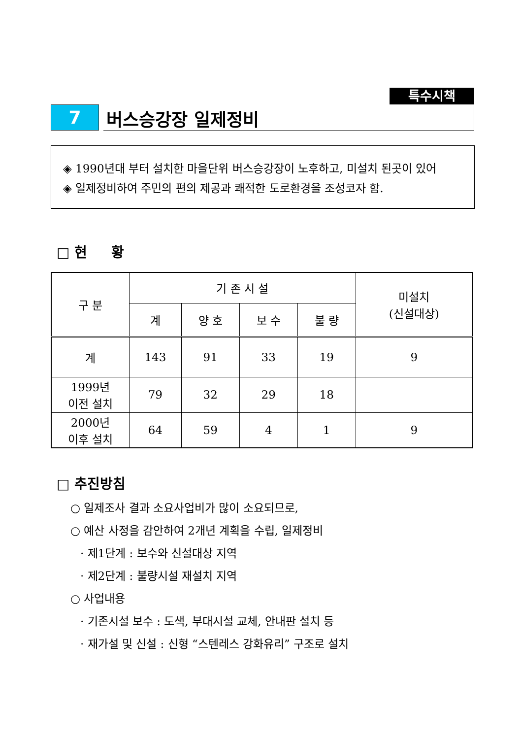특수시책
7
버스승강장 일제정비
◈ 1990년대 부터 설치한 마을단위 버스승강장이 노후하고, 미설치 된곳이 있어
◈ 일제정비하여 주민의 편의 제공과 쾌적한 도로환경을 조성코자 함.
□ 현 황
| 구 분 | 기 존 시 설 | | | | 미설치 (신설대상) |
| --- | --- | --- | --- | --- | --- |
| | 계 | 양 호 | 보 수 | 불 량 | |
| 계 | 143 | 91 | 33 | 19 | 9 |
| 1999년 이전 설치 | 79 | 32 | 29 | 18 | |
| 2000년 이후 설치 | 64 | 59 | 4 | 1 | 9 |
□ 추진방침
○ 일제조사 결과 소요사업비가 많이 소요되므로,
○ 예산 사정을 감안하여 2개년 계획을 수립, 일제정비
· 제1단계 : 보수와 신설대상 지역
· 제2단계 : 불량시설 재설치 지역
○ 사업내용
· 기존시설 보수 : 도색, 부대시설 교체, 안내판 설치 등
· 재가설 및 신설 : 신형 “스텐레스 강화유리” 구조로 설치